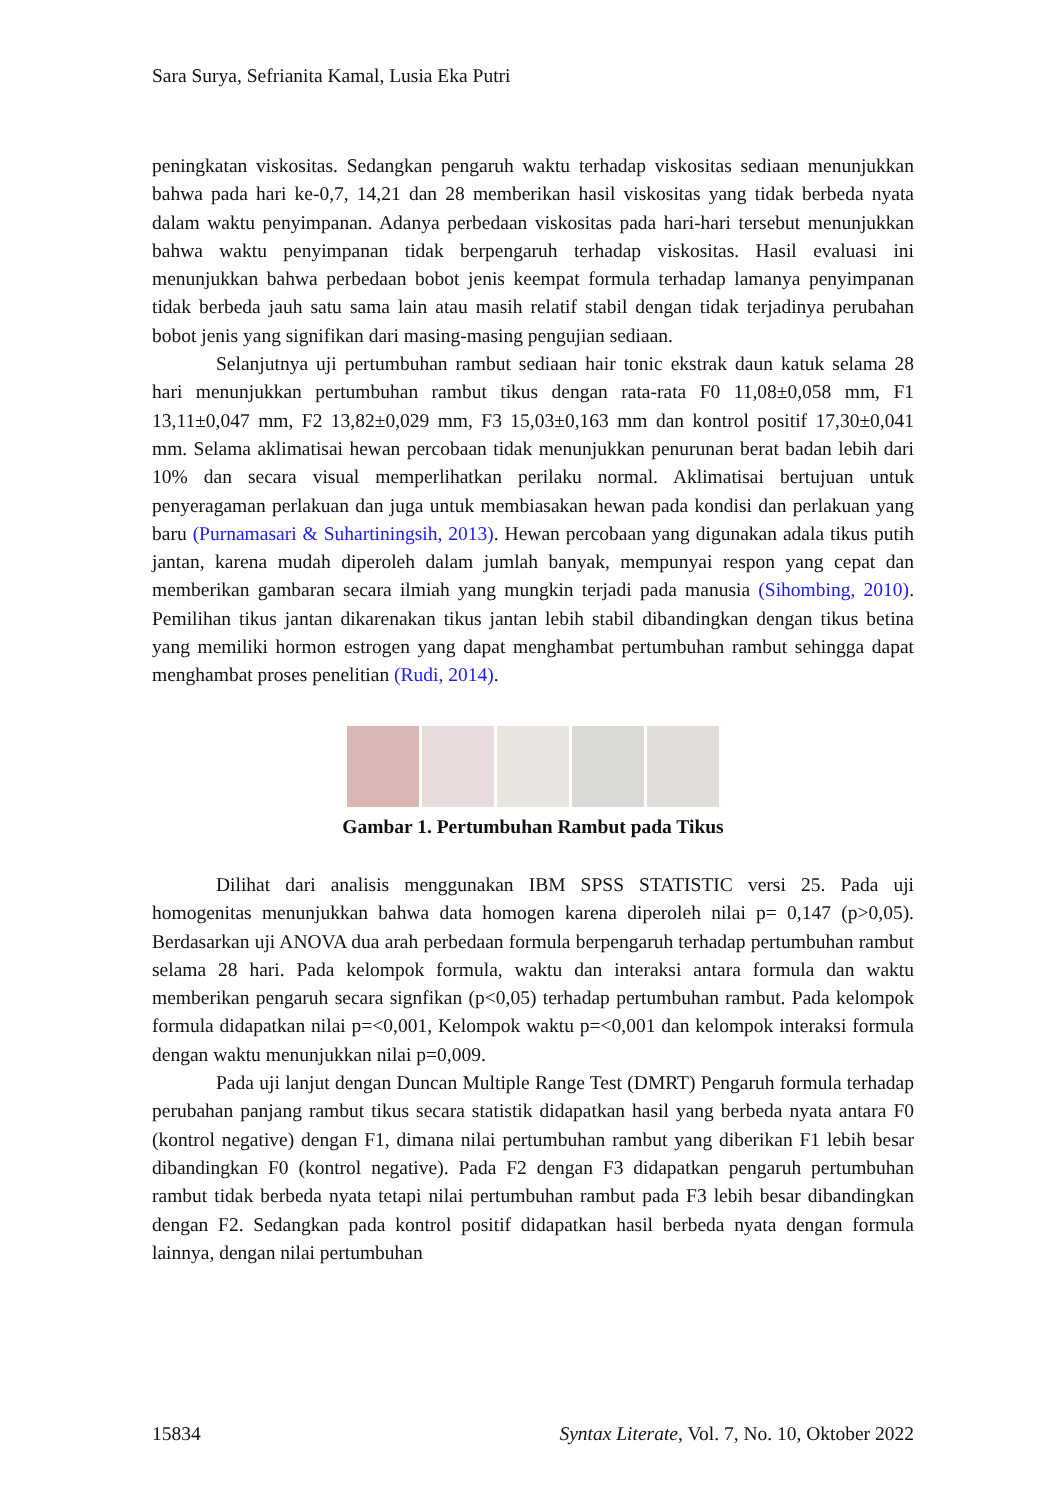Sara Surya, Sefrianita Kamal, Lusia Eka Putri
peningkatan viskositas. Sedangkan pengaruh waktu terhadap viskositas sediaan menunjukkan bahwa pada hari ke-0,7, 14,21 dan 28 memberikan hasil viskositas yang tidak berbeda nyata dalam waktu penyimpanan. Adanya perbedaan viskositas pada hari-hari tersebut menunjukkan bahwa waktu penyimpanan tidak berpengaruh terhadap viskositas. Hasil evaluasi ini menunjukkan bahwa perbedaan bobot jenis keempat formula terhadap lamanya penyimpanan tidak berbeda jauh satu sama lain atau masih relatif stabil dengan tidak terjadinya perubahan bobot jenis yang signifikan dari masing-masing pengujian sediaan.
Selanjutnya uji pertumbuhan rambut sediaan hair tonic ekstrak daun katuk selama 28 hari menunjukkan pertumbuhan rambut tikus dengan rata-rata F0 11,08±0,058 mm, F1 13,11±0,047 mm, F2 13,82±0,029 mm, F3 15,03±0,163 mm dan kontrol positif 17,30±0,041 mm. Selama aklimatisai hewan percobaan tidak menunjukkan penurunan berat badan lebih dari 10% dan secara visual memperlihatkan perilaku normal. Aklimatisai bertujuan untuk penyeragaman perlakuan dan juga untuk membiasakan hewan pada kondisi dan perlakuan yang baru (Purnamasari & Suhartiningsih, 2013). Hewan percobaan yang digunakan adala tikus putih jantan, karena mudah diperoleh dalam jumlah banyak, mempunyai respon yang cepat dan memberikan gambaran secara ilmiah yang mungkin terjadi pada manusia (Sihombing, 2010). Pemilihan tikus jantan dikarenakan tikus jantan lebih stabil dibandingkan dengan tikus betina yang memiliki hormon estrogen yang dapat menghambat pertumbuhan rambut sehingga dapat menghambat proses penelitian (Rudi, 2014).
Gambar 1. Pertumbuhan Rambut pada Tikus
Dilihat dari analisis menggunakan IBM SPSS STATISTIC versi 25. Pada uji homogenitas menunjukkan bahwa data homogen karena diperoleh nilai p= 0,147 (p>0,05). Berdasarkan uji ANOVA dua arah perbedaan formula berpengaruh terhadap pertumbuhan rambut selama 28 hari. Pada kelompok formula, waktu dan interaksi antara formula dan waktu memberikan pengaruh secara signfikan (p<0,05) terhadap pertumbuhan rambut. Pada kelompok formula didapatkan nilai p=<0,001, Kelompok waktu p=<0,001 dan kelompok interaksi formula dengan waktu menunjukkan nilai p=0,009.
Pada uji lanjut dengan Duncan Multiple Range Test (DMRT) Pengaruh formula terhadap perubahan panjang rambut tikus secara statistik didapatkan hasil yang berbeda nyata antara F0 (kontrol negative) dengan F1, dimana nilai pertumbuhan rambut yang diberikan F1 lebih besar dibandingkan F0 (kontrol negative). Pada F2 dengan F3 didapatkan pengaruh pertumbuhan rambut tidak berbeda nyata tetapi nilai pertumbuhan rambut pada F3 lebih besar dibandingkan dengan F2. Sedangkan pada kontrol positif didapatkan hasil berbeda nyata dengan formula lainnya, dengan nilai pertumbuhan
15834 Syntax Literate, Vol. 7, No. 10, Oktober 2022